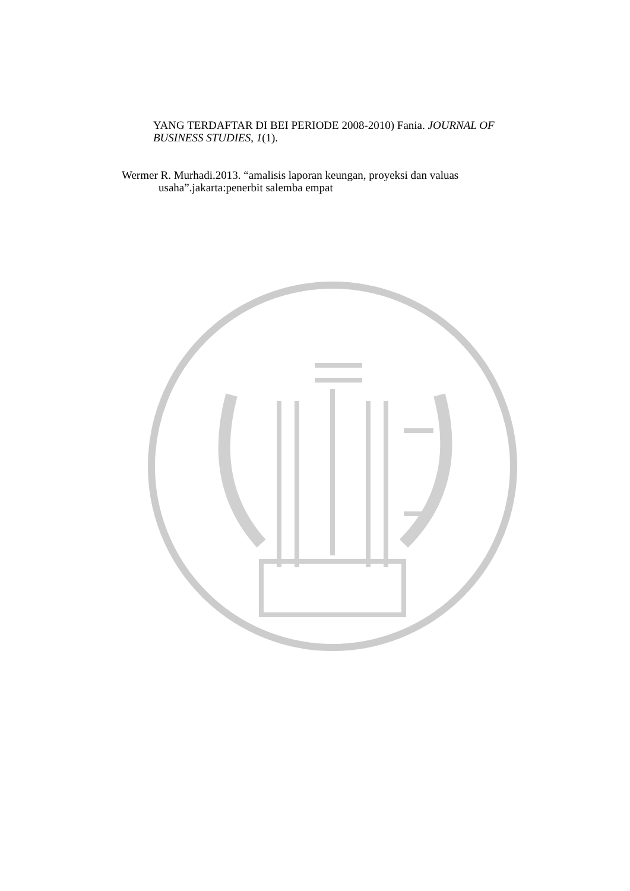YANG TERDAFTAR DI BEI PERIODE 2008-2010) Fania. JOURNAL OF BUSINESS STUDIES, 1(1).
Wermer R. Murhadi.2013. “amalisis laporan keungan, proyeksi dan valuas
usaha”.jakarta:penerbit salemba empat